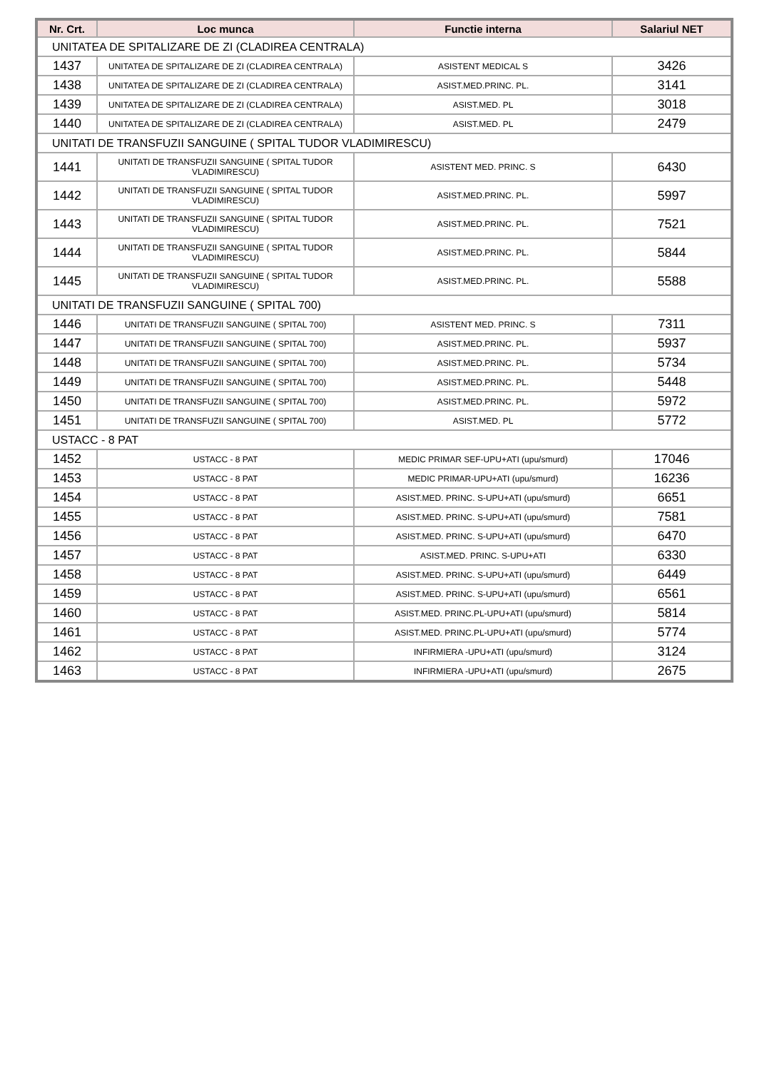| Nr. Crt. | Loc munca | Functie interna | Salariul NET |
| --- | --- | --- | --- |
| UNITATEA DE SPITALIZARE DE ZI (CLADIREA CENTRALA) | | | |
| 1437 | UNITATEA DE SPITALIZARE DE ZI (CLADIREA CENTRALA) | ASISTENT MEDICAL S | 3426 |
| 1438 | UNITATEA DE SPITALIZARE DE ZI (CLADIREA CENTRALA) | ASIST.MED.PRINC. PL. | 3141 |
| 1439 | UNITATEA DE SPITALIZARE DE ZI (CLADIREA CENTRALA) | ASIST.MED. PL | 3018 |
| 1440 | UNITATEA DE SPITALIZARE DE ZI (CLADIREA CENTRALA) | ASIST.MED. PL | 2479 |
| UNITATI DE TRANSFUZII SANGUINE ( SPITAL TUDOR VLADIMIRESCU) | | | |
| 1441 | UNITATI DE TRANSFUZII SANGUINE ( SPITAL TUDOR VLADIMIRESCU) | ASISTENT MED. PRINC. S | 6430 |
| 1442 | UNITATI DE TRANSFUZII SANGUINE ( SPITAL TUDOR VLADIMIRESCU) | ASIST.MED.PRINC. PL. | 5997 |
| 1443 | UNITATI DE TRANSFUZII SANGUINE ( SPITAL TUDOR VLADIMIRESCU) | ASIST.MED.PRINC. PL. | 7521 |
| 1444 | UNITATI DE TRANSFUZII SANGUINE ( SPITAL TUDOR VLADIMIRESCU) | ASIST.MED.PRINC. PL. | 5844 |
| 1445 | UNITATI DE TRANSFUZII SANGUINE ( SPITAL TUDOR VLADIMIRESCU) | ASIST.MED.PRINC. PL. | 5588 |
| UNITATI DE TRANSFUZII SANGUINE ( SPITAL 700) | | | |
| 1446 | UNITATI DE TRANSFUZII SANGUINE ( SPITAL 700) | ASISTENT MED. PRINC. S | 7311 |
| 1447 | UNITATI DE TRANSFUZII SANGUINE ( SPITAL 700) | ASIST.MED.PRINC. PL. | 5937 |
| 1448 | UNITATI DE TRANSFUZII SANGUINE ( SPITAL 700) | ASIST.MED.PRINC. PL. | 5734 |
| 1449 | UNITATI DE TRANSFUZII SANGUINE ( SPITAL 700) | ASIST.MED.PRINC. PL. | 5448 |
| 1450 | UNITATI DE TRANSFUZII SANGUINE ( SPITAL 700) | ASIST.MED.PRINC. PL. | 5972 |
| 1451 | UNITATI DE TRANSFUZII SANGUINE ( SPITAL 700) | ASIST.MED. PL | 5772 |
| USTACC - 8 PAT | | | |
| 1452 | USTACC - 8 PAT | MEDIC PRIMAR SEF-UPU+ATI (upu/smurd) | 17046 |
| 1453 | USTACC - 8 PAT | MEDIC PRIMAR-UPU+ATI (upu/smurd) | 16236 |
| 1454 | USTACC - 8 PAT | ASIST.MED. PRINC. S-UPU+ATI (upu/smurd) | 6651 |
| 1455 | USTACC - 8 PAT | ASIST.MED. PRINC. S-UPU+ATI (upu/smurd) | 7581 |
| 1456 | USTACC - 8 PAT | ASIST.MED. PRINC. S-UPU+ATI (upu/smurd) | 6470 |
| 1457 | USTACC - 8 PAT | ASIST.MED. PRINC. S-UPU+ATI | 6330 |
| 1458 | USTACC - 8 PAT | ASIST.MED. PRINC. S-UPU+ATI (upu/smurd) | 6449 |
| 1459 | USTACC - 8 PAT | ASIST.MED. PRINC. S-UPU+ATI (upu/smurd) | 6561 |
| 1460 | USTACC - 8 PAT | ASIST.MED. PRINC.PL-UPU+ATI (upu/smurd) | 5814 |
| 1461 | USTACC - 8 PAT | ASIST.MED. PRINC.PL-UPU+ATI (upu/smurd) | 5774 |
| 1462 | USTACC - 8 PAT | INFIRMIERA -UPU+ATI (upu/smurd) | 3124 |
| 1463 | USTACC - 8 PAT | INFIRMIERA -UPU+ATI (upu/smurd) | 2675 |